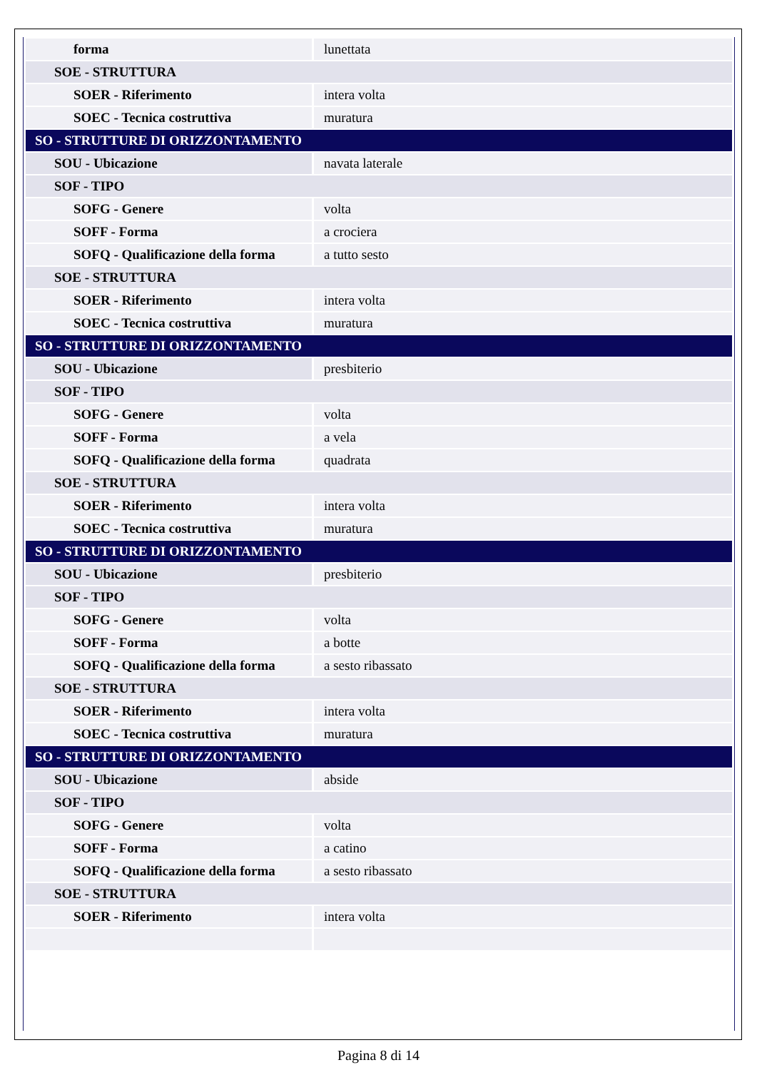| forma | lunettata |
| SOE - STRUTTURA | |
| SOER - Riferimento | intera volta |
| SOEC - Tecnica costruttiva | muratura |
| SO - STRUTTURE DI ORIZZONTAMENTO | |
| SOU - Ubicazione | navata laterale |
| SOF - TIPO | |
| SOFG - Genere | volta |
| SOFF - Forma | a crociera |
| SOFQ - Qualificazione della forma | a tutto sesto |
| SOE - STRUTTURA | |
| SOER - Riferimento | intera volta |
| SOEC - Tecnica costruttiva | muratura |
| SO - STRUTTURE DI ORIZZONTAMENTO | |
| SOU - Ubicazione | presbiterio |
| SOF - TIPO | |
| SOFG - Genere | volta |
| SOFF - Forma | a vela |
| SOFQ - Qualificazione della forma | quadrata |
| SOE - STRUTTURA | |
| SOER - Riferimento | intera volta |
| SOEC - Tecnica costruttiva | muratura |
| SO - STRUTTURE DI ORIZZONTAMENTO | |
| SOU - Ubicazione | presbiterio |
| SOF - TIPO | |
| SOFG - Genere | volta |
| SOFF - Forma | a botte |
| SOFQ - Qualificazione della forma | a sesto ribassato |
| SOE - STRUTTURA | |
| SOER - Riferimento | intera volta |
| SOEC - Tecnica costruttiva | muratura |
| SO - STRUTTURE DI ORIZZONTAMENTO | |
| SOU - Ubicazione | abside |
| SOF - TIPO | |
| SOFG - Genere | volta |
| SOFF - Forma | a catino |
| SOFQ - Qualificazione della forma | a sesto ribassato |
| SOE - STRUTTURA | |
| SOER - Riferimento | intera volta |
Pagina 8 di 14